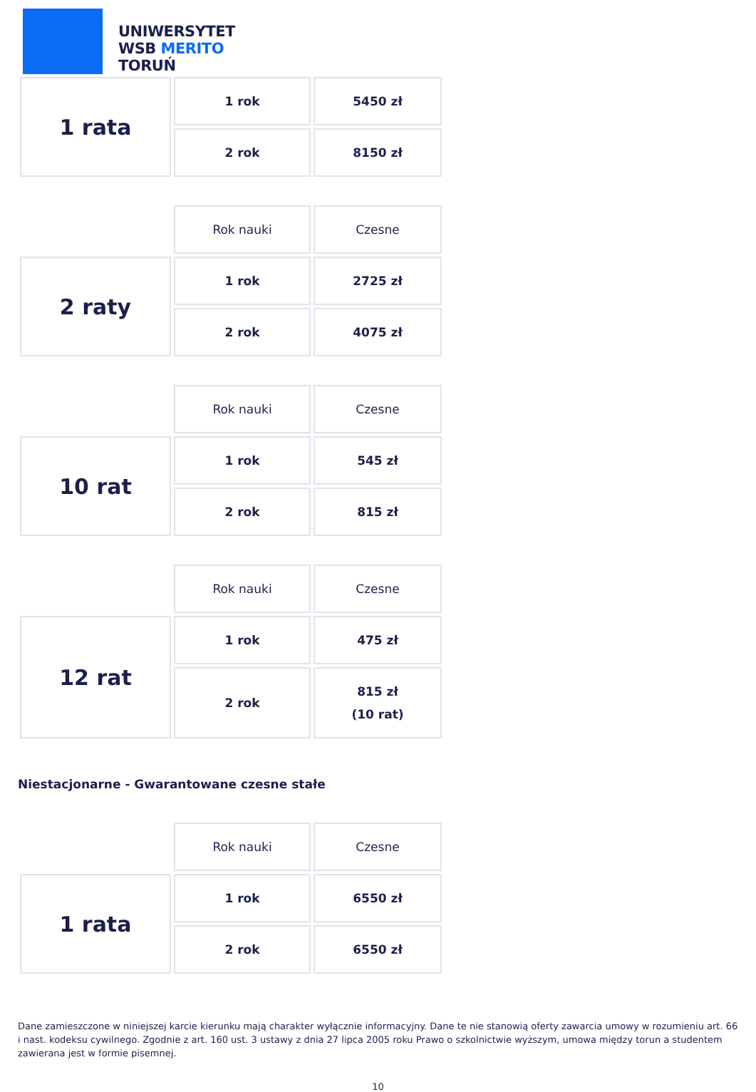UNIWERSYTET
WSB MERITO
TORUŃ
| 1 rata | 1 rok | 5450 zł |
| | 2 rok | 8150 zł |
| | Rok nauki | Czesne |
| 2 raty | 1 rok | 2725 zł |
| | 2 rok | 4075 zł |
| | Rok nauki | Czesne |
| 10 rat | 1 rok | 545 zł |
| | 2 rok | 815 zł |
| | Rok nauki | Czesne |
| 12 rat | 1 rok | 475 zł |
| | 2 rok | 815 zł (10 rat) |
Niestacjonarne - Gwarantowane czesne stałe
| | Rok nauki | Czesne |
| 1 rata | 1 rok | 6550 zł |
| | 2 rok | 6550 zł |
Dane zamieszczone w niniejszej karcie kierunku mają charakter wyłącznie informacyjny. Dane te nie stanowią oferty zawarcia umowy w rozumieniu art. 66 i nast. kodeksu cywilnego. Zgodnie z art. 160 ust. 3 ustawy z dnia 27 lipca 2005 roku Prawo o szkolnictwie wyższym, umowa między torun a studentem zawierana jest w formie pisemnej.
10